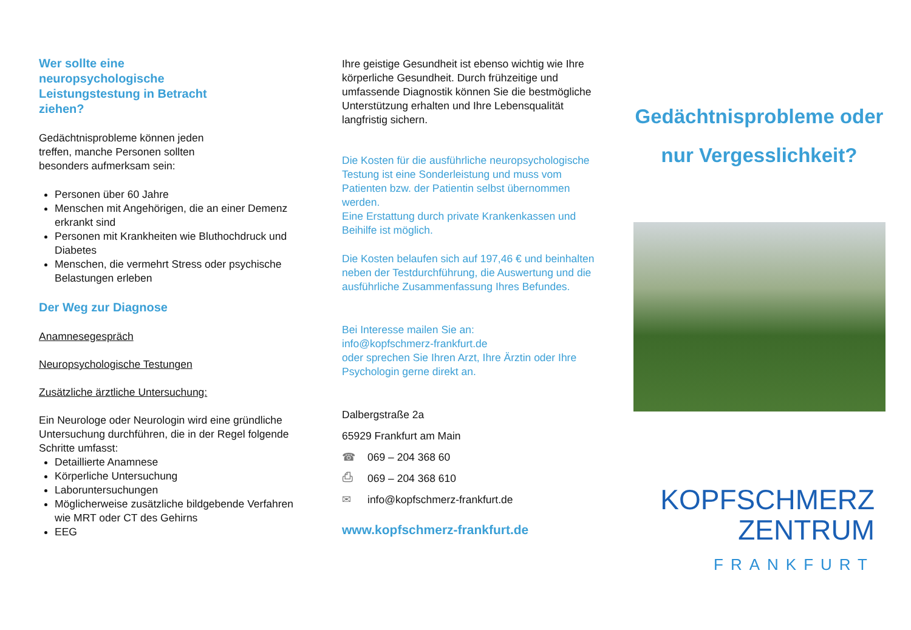Wer sollte eine
neuropsychologische
Leistungstestung in Betracht
ziehen?
Gedächtnisprobleme können jeden
treffen, manche Personen sollten
besonders aufmerksam sein:
Personen über 60 Jahre
Menschen mit Angehörigen, die an einer Demenz erkrankt sind
Personen mit Krankheiten wie Bluthochdruck und Diabetes
Menschen, die vermehrt Stress oder psychische Belastungen erleben
Der Weg zur Diagnose
Anamnesegespräch
Neuropsychologische Testungen
Zusätzliche ärztliche Untersuchung:
Ein Neurologe oder Neurologin wird eine gründliche Untersuchung durchführen, die in der Regel folgende Schritte umfasst:
Detaillierte Anamnese
Körperliche Untersuchung
Laboruntersuchungen
Möglicherweise zusätzliche bildgebende Verfahren wie MRT oder CT des Gehirns
EEG
Ihre geistige Gesundheit ist ebenso wichtig wie Ihre körperliche Gesundheit. Durch frühzeitige und umfassende Diagnostik können Sie die bestmögliche Unterstützung erhalten und Ihre Lebensqualität langfristig sichern.
Die Kosten für die ausführliche neuropsychologische Testung ist eine Sonderleistung und muss vom Patienten bzw. der Patientin selbst übernommen werden.
Eine Erstattung durch private Krankenkassen und Beihilfe ist möglich.
Die Kosten belaufen sich auf 197,46 € und beinhalten neben der Testdurchführung, die Auswertung und die ausführliche Zusammenfassung Ihres Befundes.
Bei Interesse mailen Sie an:
info@kopfschmerz-frankfurt.de
oder sprechen Sie Ihren Arzt, Ihre Ärztin oder Ihre Psychologin gerne direkt an.
Dalbergstraße 2a
65929 Frankfurt am Main
☎ 069 – 204 368 60
⎙ 069 – 204 368 610
✉ info@kopfschmerz-frankfurt.de
www.kopfschmerz-frankfurt.de
Gedächtnisprobleme oder
nur Vergesslichkeit?
KOPFSCHMERZ
ZENTRUM
FRANKFURT